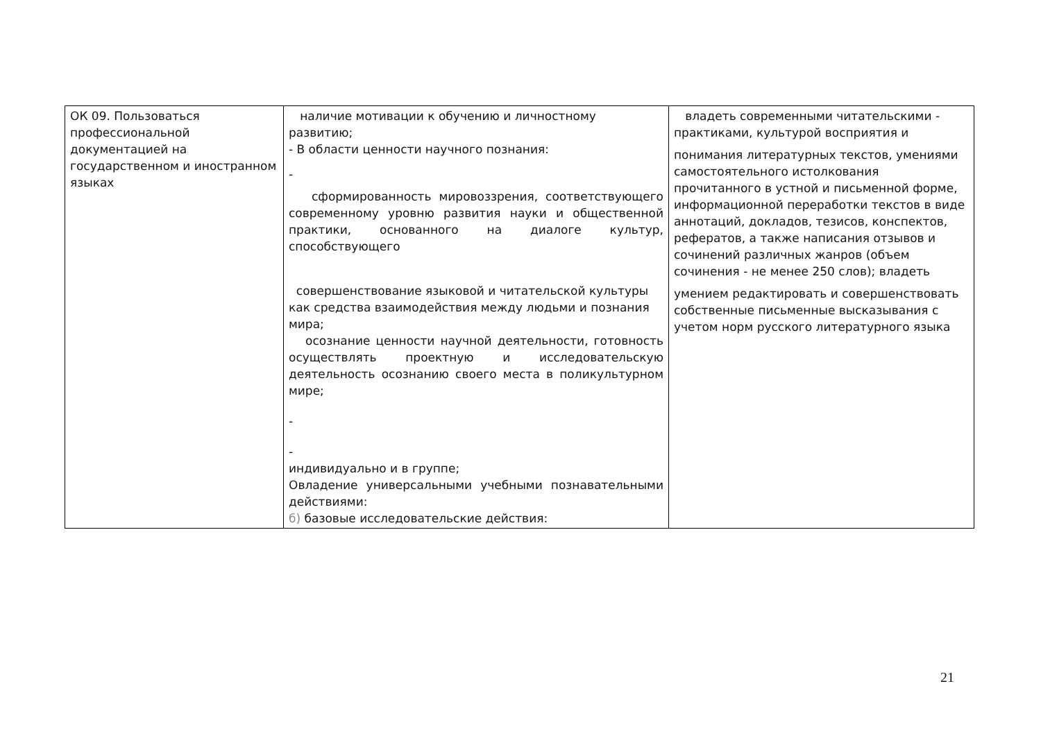| ОК 09. Пользоваться профессиональной документацией на государственном и иностранном языках | наличие мотивации к обучению и личностному развитию; - В области ценности научного познания: - сформированность мировоззрения, соответствующего современному уровню развития науки и общественной практики, основанного на диалоге культур, способствующего совершенствование языковой и читательской культуры как средства взаимодействия между людьми и познания мира; осознание ценности научной деятельности, готовность осуществлять проектную и исследовательскую деятельность осознанию своего места в поликультурном мире; - - индивидуально и в группе; Овладение универсальными учебными познавательными действиями: б) базовые исследовательские действия: | владеть современными читательскими - практиками, культурой восприятия и понимания литературных текстов, умениями самостоятельного истолкования прочитанного в устной и письменной форме, информационной переработки текстов в виде аннотаций, докладов, тезисов, конспектов, рефератов, а также написания отзывов и сочинений различных жанров (объем сочинения - не менее 250 слов); владеть умением редактировать и совершенствовать собственные письменные высказывания с учетом норм русского литературного языка |
21